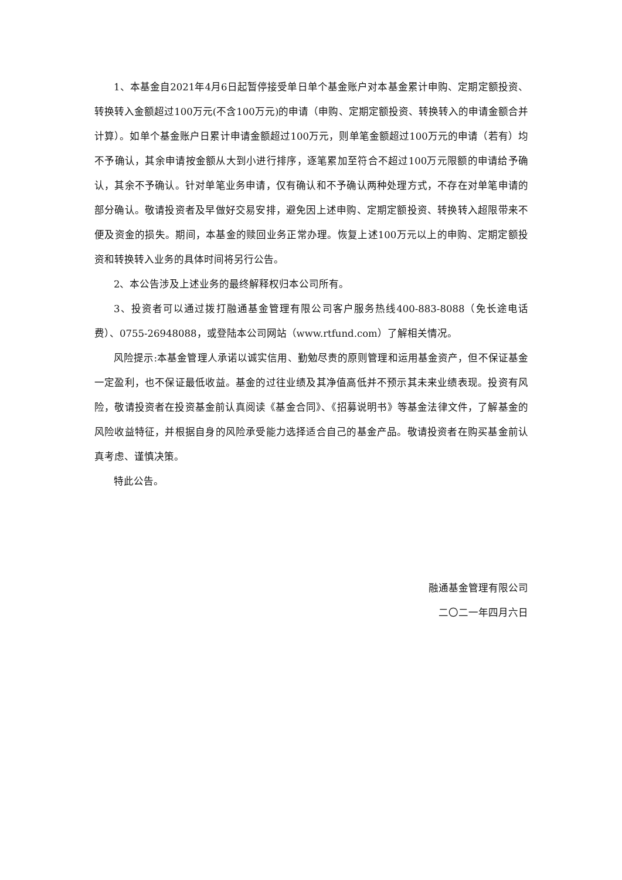1、本基金自2021年4月6日起暂停接受单日单个基金账户对本基金累计申购、定期定额投资、转换转入金额超过100万元(不含100万元)的申请（申购、定期定额投资、转换转入的申请金额合并计算）。如单个基金账户日累计申请金额超过100万元，则单笔金额超过100万元的申请（若有）均不予确认，其余申请按金额从大到小进行排序，逐笔累加至符合不超过100万元限额的申请给予确认，其余不予确认。针对单笔业务申请，仅有确认和不予确认两种处理方式，不存在对单笔申请的部分确认。敬请投资者及早做好交易安排，避免因上述申购、定期定额投资、转换转入超限带来不便及资金的损失。期间，本基金的赎回业务正常办理。恢复上述100万元以上的申购、定期定额投资和转换转入业务的具体时间将另行公告。
2、本公告涉及上述业务的最终解释权归本公司所有。
3、投资者可以通过拨打融通基金管理有限公司客户服务热线400-883-8088（免长途电话费）、0755-26948088，或登陆本公司网站（www.rtfund.com）了解相关情况。
风险提示:本基金管理人承诺以诚实信用、勤勉尽责的原则管理和运用基金资产，但不保证基金一定盈利，也不保证最低收益。基金的过往业绩及其净值高低并不预示其未来业绩表现。投资有风险，敬请投资者在投资基金前认真阅读《基金合同》、《招募说明书》等基金法律文件，了解基金的风险收益特征，并根据自身的风险承受能力选择适合自己的基金产品。敬请投资者在购买基金前认真考虑、谨慎决策。
特此公告。
融通基金管理有限公司
二〇二一年四月六日